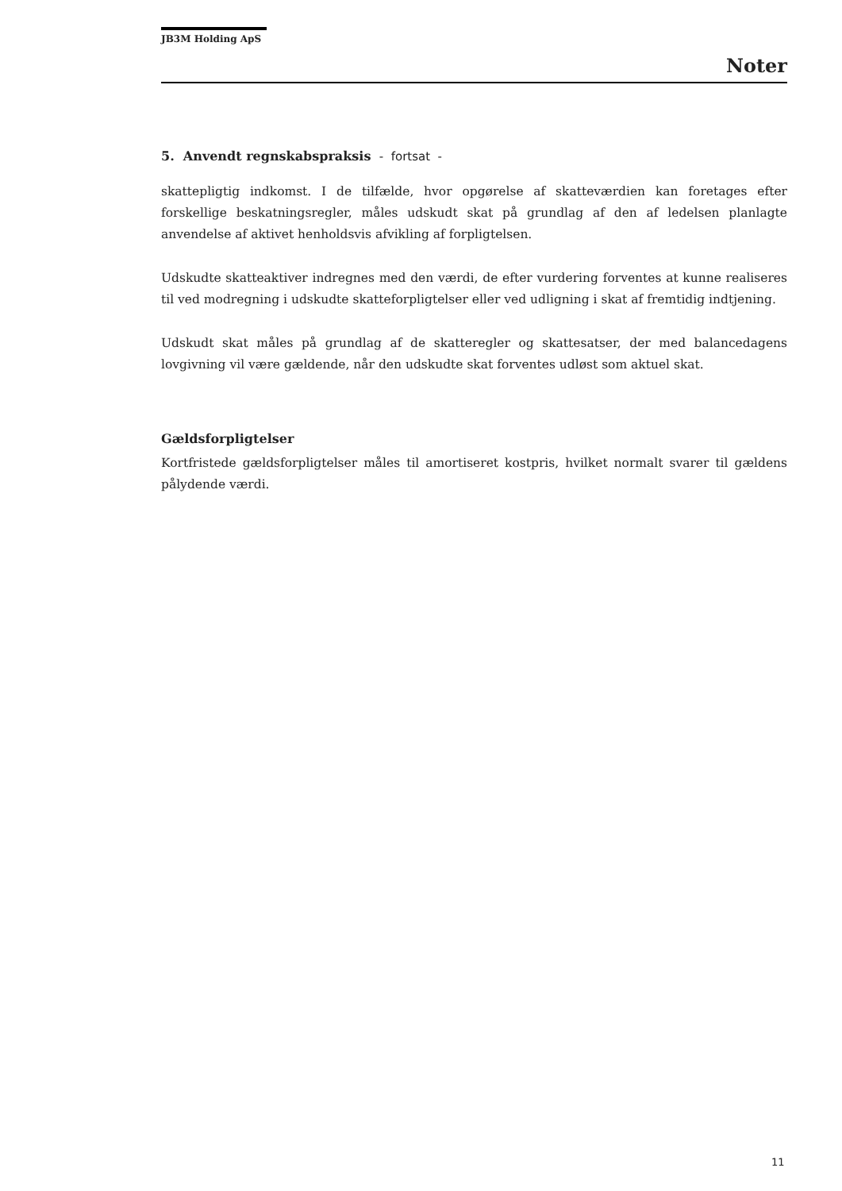JB3M Holding ApS
Noter
5. Anvendt regnskabspraksis - fortsat -
skattepligtig indkomst. I de tilfælde, hvor opgørelse af skatteværdien kan foretages efter forskellige beskatningsregler, måles udskudt skat på grundlag af den af ledelsen planlagte anvendelse af aktivet henholdsvis afvikling af forpligtelsen.
Udskudte skatteaktiver indregnes med den værdi, de efter vurdering forventes at kunne realiseres til ved modregning i udskudte skatteforpligtelser eller ved udligning i skat af fremtidig indtjening.
Udskudt skat måles på grundlag af de skatteregler og skattesatser, der med balancedagens lovgivning vil være gældende, når den udskudte skat forventes udløst som aktuel skat.
Gældsforpligtelser
Kortfristede gældsforpligtelser måles til amortiseret kostpris, hvilket normalt svarer til gældens pålydende værdi.
11